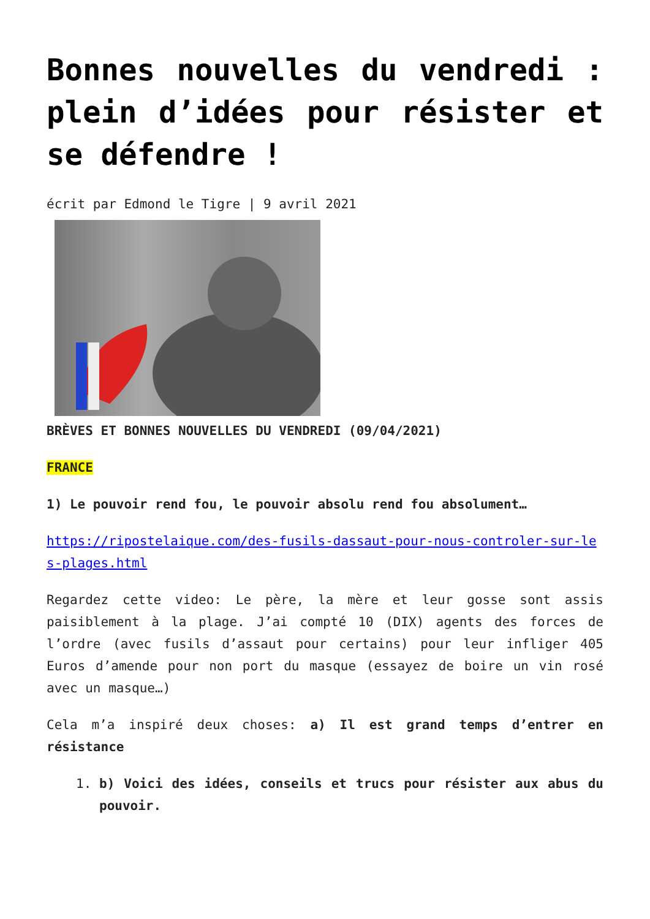Bonnes nouvelles du vendredi : plein d’idées pour résister et se défendre !
écrit par Edmond le Tigre | 9 avril 2021
BRÈVES ET BONNES NOUVELLES DU VENDREDI (09/04/2021)
FRANCE
1) Le pouvoir rend fou, le pouvoir absolu rend fou absolument…
https://ripostelaique.com/des-fusils-dassaut-pour-nous-controler-sur-les-plages.html
Regardez cette video: Le père, la mère et leur gosse sont assis paisiblement à la plage. J’ai compté 10 (DIX) agents des forces de l’ordre (avec fusils d’assaut pour certains) pour leur infliger 405 Euros d’amende pour non port du masque (essayez de boire un vin rosé avec un masque…)
Cela m’a inspiré deux choses: a) Il est grand temps d’entrer en résistance
1. b) Voici des idées, conseils et trucs pour résister aux abus du pouvoir.